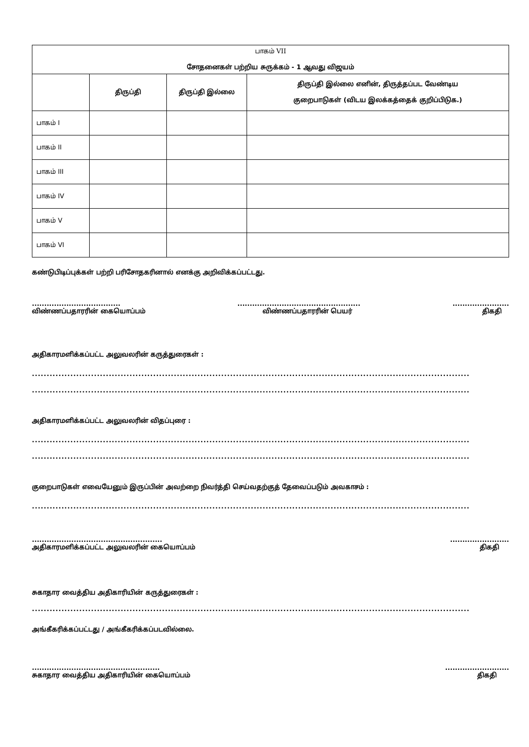| பாகம் VII சோதனைகள் பற்றிய சுருக்கம் - 1 ஆவது விஜயம் | | | |
| --- | --- | --- | --- |
| | திருப்தி | திருப்தி இல்லை | திருப்தி இல்லை எனின், திருத்தப்பட வேண்டிய குறைபாடுகள் (விடய இலக்கத்தைக் குறிப்பிடுக.) |
| பாகம் I | | | |
| பாகம் II | | | |
| பாகம் III | | | |
| பாகம் IV | | | |
| பாகம் V | | | |
| பாகம் VI | | | |
கண்டுபிடிப்புக்கள் பற்றி பரிசோதகரினால் எனக்கு அறிவிக்கப்பட்டது.
....................................
விண்ணப்பதாரரின் கையொப்பம்..................................................
விண்ணப்பதாரரின் பெயர்.......................
திகதி
அதிகாரமளிக்கப்பட்ட அலுவலரின் கருத்துரைகள் :
....................................................................................................................................................
....................................................................................................................................................
அதிகாரமளிக்கப்பட்ட அலுவலரின் விதப்புரை :
....................................................................................................................................................
....................................................................................................................................................
குறைபாடுகள் எவையேனும் இருப்பின் அவற்றை நிவர்த்தி செய்வதற்குத் தேவைப்படும் அவகாசம் :
....................................................................................................................................................
.....................................................
அதிகாரமளிக்கப்பட்ட அலுவலரின் கையொப்பம்........................
திகதி
சுகாதார வைத்திய அதிகாரியின் கருத்துரைகள் :
....................................................................................................................................................
அங்கீகரிக்கப்பட்டது / அங்கீகரிக்கப்படவில்லை.
....................................................
சுகாதார வைத்திய அதிகாரியின் கையொப்பம்..........................
திகதி